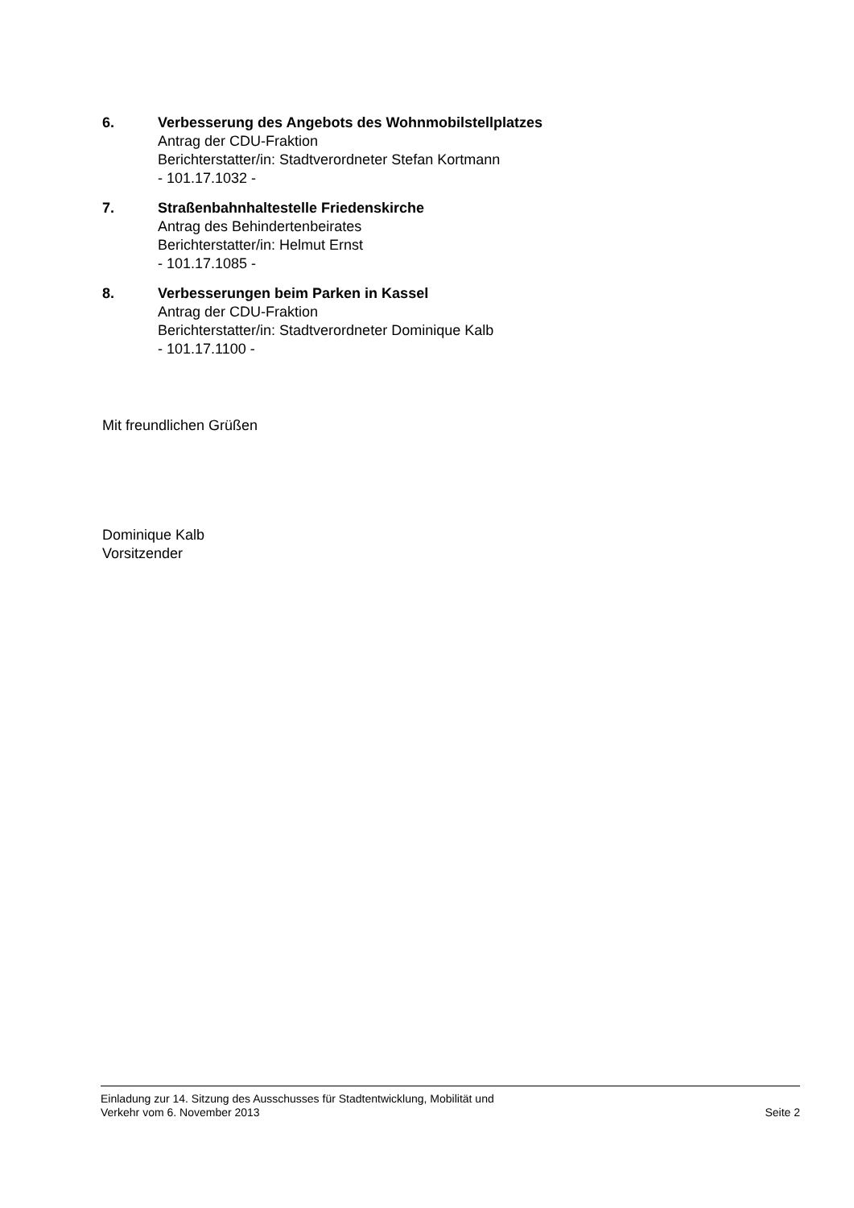6. Verbesserung des Angebots des Wohnmobilstellplatzes
Antrag der CDU-Fraktion
Berichterstatter/in: Stadtverordneter Stefan Kortmann
- 101.17.1032 -
7. Straßenbahnhaltestelle Friedenskirche
Antrag des Behindertenbeirates
Berichterstatter/in: Helmut Ernst
- 101.17.1085 -
8. Verbesserungen beim Parken in Kassel
Antrag der CDU-Fraktion
Berichterstatter/in: Stadtverordneter Dominique Kalb
- 101.17.1100 -
Mit freundlichen Grüßen
Dominique Kalb
Vorsitzender
Einladung zur 14. Sitzung des Ausschusses für Stadtentwicklung, Mobilität und
Verkehr vom 6. November 2013
Seite 2